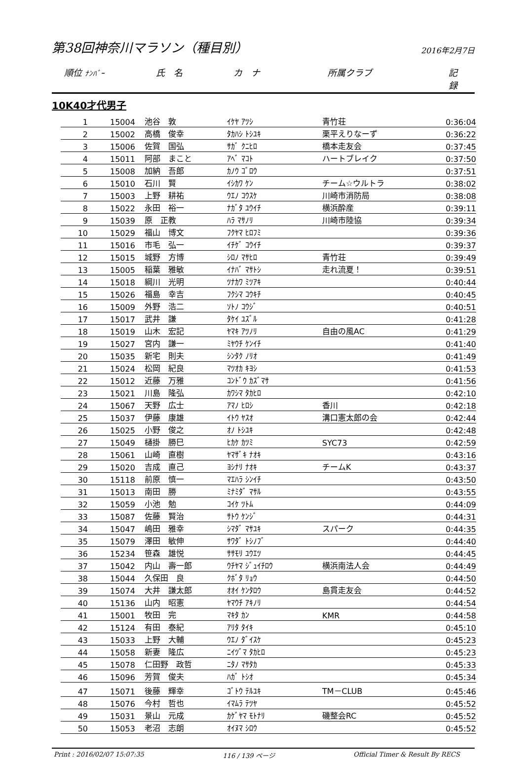第38回神奈川マラソン（種目別）
2016年2月7日
順位 ﾅﾝﾊﾞｰ 氏　名 カ　ナ 所属クラブ 記　録
10K40才代男子
| 1 | 15004 | 池谷 敦 | ｲｹﾔ ｱﾂｼ | 青竹荘 | 0:36:04 |
| 2 | 15002 | 高橋 俊幸 | ﾀｶﾊｼ ﾄｼﾕｷ | 栗平えりなーず | 0:36:22 |
| 3 | 15006 | 佐賀 国弘 | ｻｶﾞ ｸﾆﾋﾛ | 橋本走友会 | 0:37:45 |
| 4 | 15011 | 阿部 まこと | ｱﾍﾞ ﾏｺﾄ | ハートブレイク | 0:37:50 |
| 5 | 15008 | 加納 吾郎 | ｶﾉｳ ｺﾞﾛｳ | | 0:37:51 |
| 6 | 15010 | 石川 賢 | ｲｼｶﾜ ｹﾝ | チーム☆ウルトラ | 0:38:02 |
| 7 | 15003 | 上野 耕祐 | ｳｴﾉ ｺｳｽｹ | 川崎市消防局 | 0:38:08 |
| 8 | 15022 | 永田 裕一 | ﾅｶﾞﾀ ﾕｳｲﾁ | 横浜酔産 | 0:39:11 |
| 9 | 15039 | 原 正教 | ﾊﾗ ﾏｻﾉﾘ | 川崎市陸協 | 0:39:34 |
| 10 | 15029 | 福山 博文 | ﾌｸﾔﾏ ﾋﾛﾌﾐ | | 0:39:36 |
| 11 | 15016 | 市毛 弘一 | ｲﾁｹﾞ ｺｳｲﾁ | | 0:39:37 |
| 12 | 15015 | 城野 方博 | ｼﾛﾉ ﾏｻﾋﾛ | 青竹荘 | 0:39:49 |
| 13 | 15005 | 稲葉 雅敏 | ｲﾅﾊﾞ ﾏｻﾄｼ | 走れ流夏！ | 0:39:51 |
| 14 | 15018 | 綱川 光明 | ﾂﾅｶﾜ ﾐﾂｱｷ | | 0:40:44 |
| 15 | 15026 | 福島 幸吉 | ﾌｸｼﾏ ｺｳｷﾁ | | 0:40:45 |
| 16 | 15009 | 外野 浩二 | ｿﾄﾉ ｺｳｼﾞ | | 0:40:51 |
| 17 | 15017 | 武井 謙 | ﾀｹｲ ﾕｽﾞﾙ | | 0:41:28 |
| 18 | 15019 | 山木 宏記 | ﾔﾏｷ ｱﾂﾉﾘ | 自由の風AC | 0:41:29 |
| 19 | 15027 | 宮内 謙一 | ﾐﾔｳﾁ ｹﾝｲﾁ | | 0:41:40 |
| 20 | 15035 | 新宅 則夫 | ｼﾝﾀｸ ﾉﾘｵ | | 0:41:49 |
| 21 | 15024 | 松岡 紀良 | ﾏﾂｵｶ ｷﾖｼ | | 0:41:53 |
| 22 | 15012 | 近藤 万雅 | ｺﾝﾄﾞｳ ｶｽﾞﾏｻ | | 0:41:56 |
| 23 | 15021 | 川島 隆弘 | ｶﾜｼﾏ ﾀｶﾋﾛ | | 0:42:10 |
| 24 | 15067 | 天野 広士 | ｱﾏﾉ ﾋﾛｼ | 香川 | 0:42:18 |
| 25 | 15037 | 伊藤 康雄 | ｲﾄｳ ﾔｽｵ | 溝口憲太郎の会 | 0:42:44 |
| 26 | 15025 | 小野 俊之 | ｵﾉ ﾄｼﾕｷ | | 0:42:48 |
| 27 | 15049 | 樋掛 勝巳 | ﾋｶｹ ｶﾂﾐ | SYC73 | 0:42:59 |
| 28 | 15061 | 山崎 直樹 | ﾔﾏｻﾞｷ ﾅｵｷ | | 0:43:16 |
| 29 | 15020 | 吉成 直己 | ﾖｼﾅﾘ ﾅｵｷ | チームK | 0:43:37 |
| 30 | 15118 | 前原 慎一 | ﾏｴﾊﾗ ｼﾝｲﾁ | | 0:43:50 |
| 31 | 15013 | 南田 勝 | ﾐﾅﾐﾀﾞ ﾏｻﾙ | | 0:43:55 |
| 32 | 15059 | 小池 勉 | ｺｲｹ ﾂﾄﾑ | | 0:44:09 |
| 33 | 15087 | 佐藤 賢治 | ｻﾄｳ ｹﾝｼﾞ | | 0:44:31 |
| 34 | 15047 | 嶋田 雅幸 | ｼﾏﾀﾞ ﾏｻﾕｷ | スパーク | 0:44:35 |
| 35 | 15079 | 澤田 敏伸 | ｻﾜﾀﾞ ﾄｼﾉﾌﾞ | | 0:44:40 |
| 36 | 15234 | 笹森 雄悦 | ｻｻﾓﾘ ﾕｳｴﾂ | | 0:44:45 |
| 37 | 15042 | 内山 壽一郎 | ｳﾁﾔﾏ ｼﾞｭｲﾁﾛｳ | 横浜南法人会 | 0:44:49 |
| 38 | 15044 | 久保田 良 | ｸﾎﾞﾀ ﾘｮｳ | | 0:44:50 |
| 39 | 15074 | 大井 謙太郎 | ｵｵｲ ｹﾝﾀﾛｳ | 島貫走友会 | 0:44:52 |
| 40 | 15136 | 山内 昭憲 | ﾔﾏｳﾁ ｱｷﾉﾘ | | 0:44:54 |
| 41 | 15001 | 牧田 完 | ﾏｷﾀ ｶﾝ | KMR | 0:44:58 |
| 42 | 15124 | 有田 泰紀 | ｱﾘﾀ ﾀｲｷ | | 0:45:10 |
| 43 | 15033 | 上野 大輔 | ｳｴﾉ ﾀﾞｲｽｹ | | 0:45:23 |
| 44 | 15058 | 新妻 隆広 | ﾆｲﾂﾞﾏ ﾀｶﾋﾛ | | 0:45:23 |
| 45 | 15078 | 仁田野 政哲 | ﾆﾀﾉ ﾏｻﾀｶ | | 0:45:33 |
| 46 | 15096 | 芳賀 俊夫 | ﾊｶﾞ ﾄｼｵ | | 0:45:34 |
| 47 | 15071 | 後藤 輝幸 | ｺﾞﾄｳ ﾃﾙﾕｷ | TM－CLUB | 0:45:46 |
| 48 | 15076 | 今村 哲也 | ｲﾏﾑﾗ ﾃﾂﾔ | | 0:45:52 |
| 49 | 15031 | 景山 元成 | ｶｹﾞﾔﾏ ﾓﾄﾅﾘ | 磯整会RC | 0:45:52 |
| 50 | 15053 | 老沼 志朗 | ｵｲﾇﾏ ｼﾛｳ | | 0:45:52 |
Print : 2016/02/07 15:07:35 116 / 139 ページ Official Timer & Result By RECS